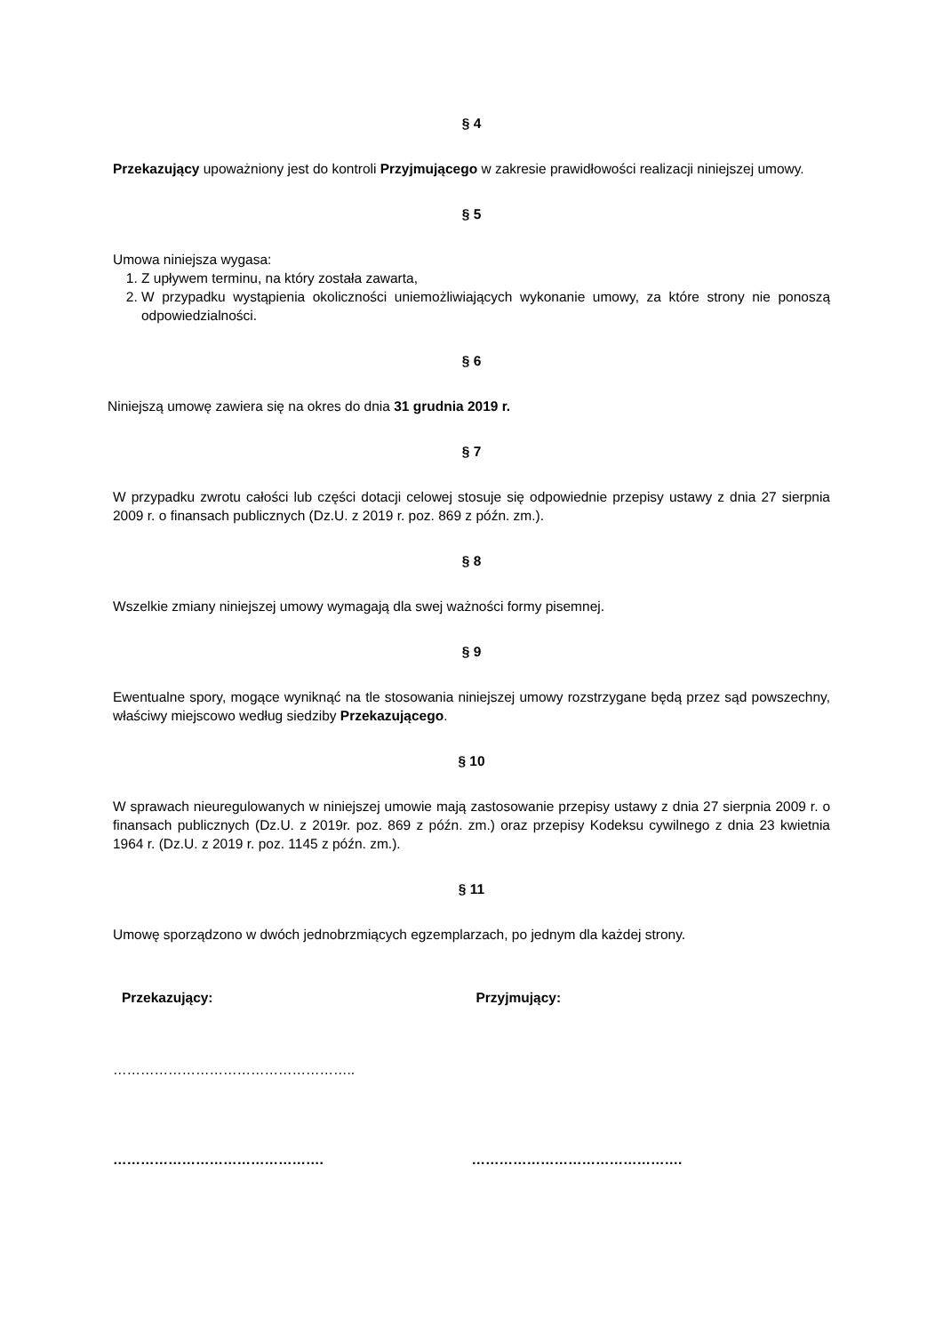§ 4
Przekazujący upoważniony jest do kontroli Przyjmującego w zakresie prawidłowości realizacji niniejszej umowy.
§ 5
Umowa niniejsza wygasa:
1. Z upływem terminu, na który została zawarta,
2. W przypadku wystąpienia okoliczności uniemożliwiających wykonanie umowy, za które strony nie ponoszą odpowiedzialności.
§ 6
Niniejszą umowę zawiera się na okres do dnia 31 grudnia 2019 r.
§ 7
W przypadku zwrotu całości lub części dotacji celowej stosuje się odpowiednie przepisy ustawy z dnia 27 sierpnia 2009 r. o finansach publicznych (Dz.U. z 2019 r. poz. 869 z późn. zm.).
§ 8
Wszelkie zmiany niniejszej umowy wymagają dla swej ważności formy pisemnej.
§ 9
Ewentualne spory, mogące wyniknąć na tle stosowania niniejszej umowy rozstrzygane będą przez sąd powszechny, właściwy miejscowo według siedziby Przekazującego.
§ 10
W sprawach nieuregulowanych w niniejszej umowie mają zastosowanie przepisy ustawy z dnia 27 sierpnia 2009 r. o finansach publicznych (Dz.U. z 2019r. poz. 869 z późn. zm.) oraz przepisy Kodeksu cywilnego z dnia 23 kwietnia 1964 r. (Dz.U. z 2019 r. poz. 1145 z późn. zm.).
§ 11
Umowę sporządzono w dwóch jednobrzmiących egzemplarzach, po jednym dla każdej strony.
Przekazujący: Przyjmujący:
……………………………………………..
………………………………………. ……………………………………….